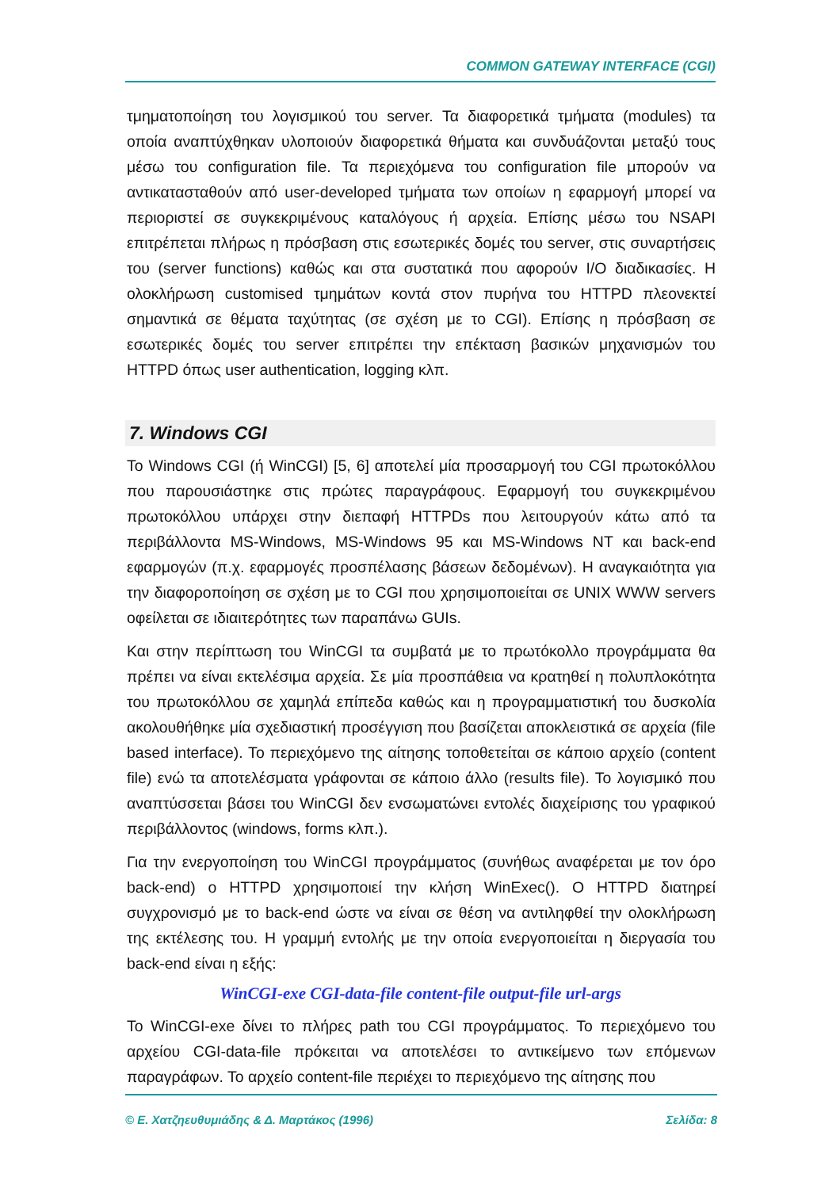COMMON GATEWAY INTERFACE (CGI)
τμηματοποίηση του λογισμικού του server. Τα διαφορετικά τμήματα (modules) τα οποία αναπτύχθηκαν υλοποιούν διαφορετικά θήματα και συνδυάζονται μεταξύ τους μέσω του configuration file. Τα περιεχόμενα του configuration file μπορούν να αντικατασταθούν από user-developed τμήματα των οποίων η εφαρμογή μπορεί να περιοριστεί σε συγκεκριμένους καταλόγους ή αρχεία. Επίσης μέσω του NSAPI επιτρέπεται πλήρως η πρόσβαση στις εσωτερικές δομές του server, στις συναρτήσεις του (server functions) καθώς και στα συστατικά που αφορούν I/O διαδικασίες. Η ολοκλήρωση customised τμημάτων κοντά στον πυρήνα του HTTPD πλεονεκτεί σημαντικά σε θέματα ταχύτητας (σε σχέση με το CGI). Επίσης η πρόσβαση σε εσωτερικές δομές του server επιτρέπει την επέκταση βασικών μηχανισμών του HTTPD όπως user authentication, logging κλπ.
7. Windows CGI
Το Windows CGI (ή WinCGI) [5, 6] αποτελεί μία προσαρμογή του CGI πρωτοκόλλου που παρουσιάστηκε στις πρώτες παραγράφους. Εφαρμογή του συγκεκριμένου πρωτοκόλλου υπάρχει στην διεπαφή HTTPDs που λειτουργούν κάτω από τα περιβάλλοντα MS-Windows, MS-Windows 95 και MS-Windows NT και back-end εφαρμογών (π.χ. εφαρμογές προσπέλασης βάσεων δεδομένων). Η αναγκαιότητα για την διαφοροποίηση σε σχέση με το CGI που χρησιμοποιείται σε UNIX WWW servers οφείλεται σε ιδιαιτερότητες των παραπάνω GUIs.
Και στην περίπτωση του WinCGI τα συμβατά με το πρωτόκολλο προγράμματα θα πρέπει να είναι εκτελέσιμα αρχεία. Σε μία προσπάθεια να κρατηθεί η πολυπλοκότητα του πρωτοκόλλου σε χαμηλά επίπεδα καθώς και η προγραμματιστική του δυσκολία ακολουθήθηκε μία σχεδιαστική προσέγγιση που βασίζεται αποκλειστικά σε αρχεία (file based interface). Το περιεχόμενο της αίτησης τοποθετείται σε κάποιο αρχείο (content file) ενώ τα αποτελέσματα γράφονται σε κάποιο άλλο (results file). Το λογισμικό που αναπτύσσεται βάσει του WinCGI δεν ενσωματώνει εντολές διαχείρισης του γραφικού περιβάλλοντος (windows, forms κλπ.).
Για την ενεργοποίηση του WinCGI προγράμματος (συνήθως αναφέρεται με τον όρο back-end) ο HTTPD χρησιμοποιεί την κλήση WinExec(). Ο HTTPD διατηρεί συγχρονισμό με το back-end ώστε να είναι σε θέση να αντιληφθεί την ολοκλήρωση της εκτέλεσης του. Η γραμμή εντολής με την οποία ενεργοποιείται η διεργασία του back-end είναι η εξής:
WinCGI-exe CGI-data-file content-file output-file url-args
Το WinCGI-exe δίνει το πλήρες path του CGI προγράμματος. Το περιεχόμενο του αρχείου CGI-data-file πρόκειται να αποτελέσει το αντικείμενο των επόμενων παραγράφων. Το αρχείο content-file περιέχει το περιεχόμενο της αίτησης που
© Ε. Χατζηευθυμιάδης & Δ. Μαρτάκος (1996) Σελίδα: 8